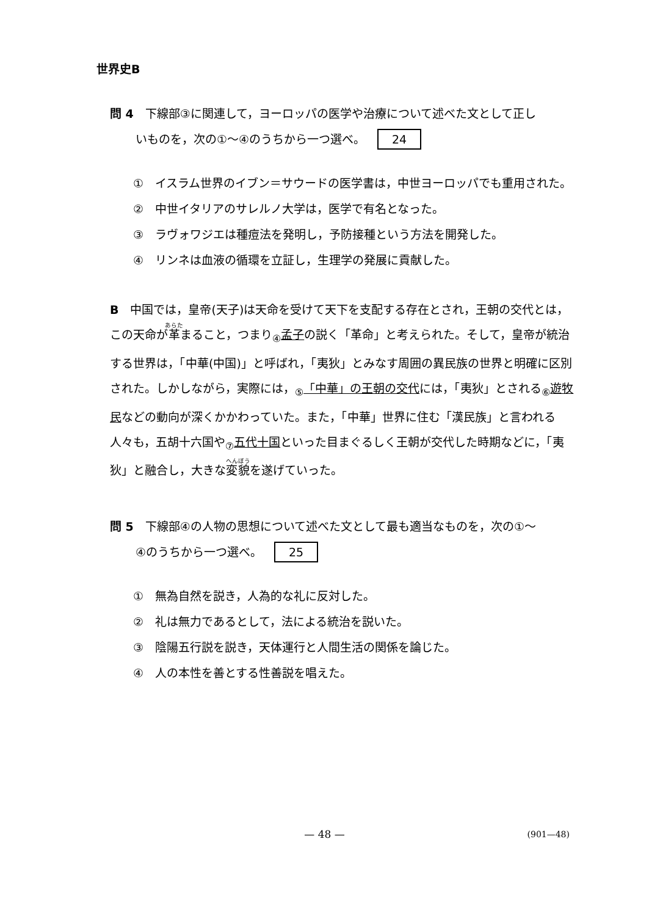世界史B
問 4　下線部③に関連して，ヨーロッパの医学や治療について述べた文として正し
いものを，次の①～④のうちから一つ選べ。 24
①　イスラム世界のイブン＝サウードの医学書は，中世ヨーロッパでも重用された。
②　中世イタリアのサレルノ大学は，医学で有名となった。
③　ラヴォワジエは種痘法を発明し，予防接種という方法を開発した。
④　リンネは血液の循環を立証し，生理学の発展に貢献した。
B　中国では，皇帝(天子)は天命を受けて天下を支配する存在とされ，王朝の交代とは，この天命が革まること，つまり<sub>④</sub>孟子の説く「革命」と考えられた。そして，皇帝が統治する世界は，「中華(中国)」と呼ばれ，「夷狄」とみなす周囲の異民族の世界と明確に区別された。しかしながら，実際には，<sub>⑤</sub>「中華」の王朝の交代には，「夷狄」とされる<sub>⑥</sub>遊牧民などの動向が深くかかわっていた。また，「中華」世界に住む「漢民族」と言われる人々も，五胡十六国や<sub>⑦</sub>五代十国といった目まぐるしく王朝が交代した時期などに，「夷狄」と融合し，大きな変貌を遂げていった。
問 5　下線部④の人物の思想について述べた文として最も適当なものを，次の①～
④のうちから一つ選べ。 25
①　無為自然を説き，人為的な礼に反対した。
②　礼は無力であるとして，法による統治を説いた。
③　陰陽五行説を説き，天体運行と人間生活の関係を論じた。
④　人の本性を善とする性善説を唱えた。
— 48 —
(901—48)